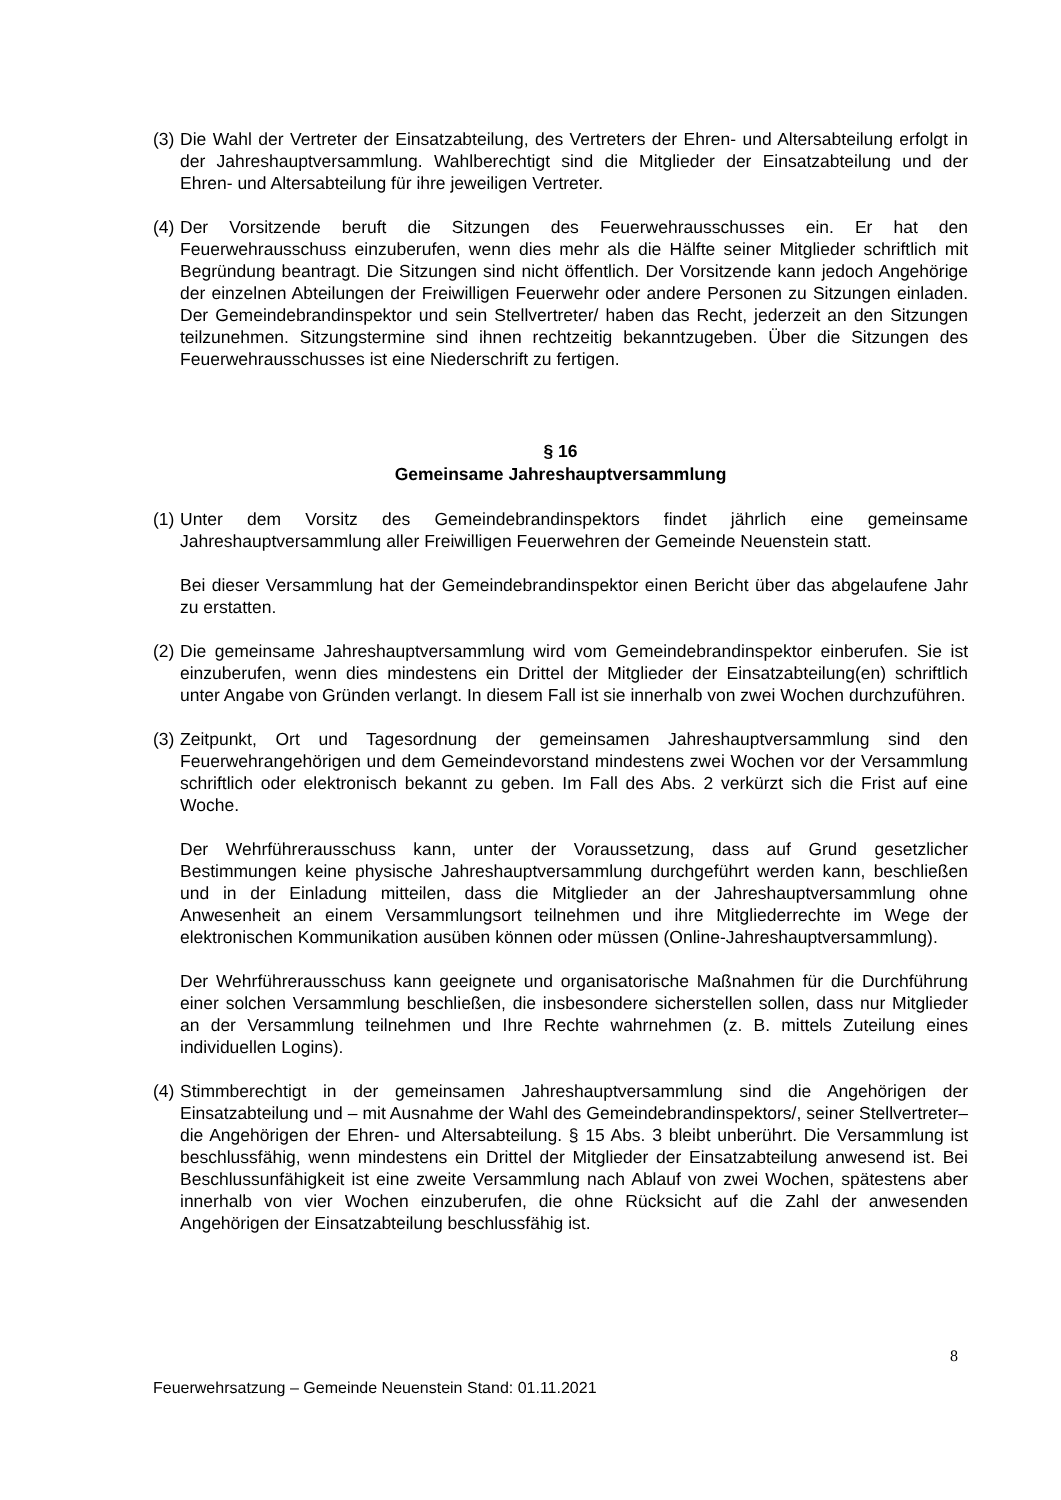(3)
Die Wahl der Vertreter der Einsatzabteilung, des Vertreters der Ehren- und Altersabteilung erfolgt in der Jahreshauptversammlung. Wahlberechtigt sind die Mitglieder der Einsatzabteilung und der Ehren- und Altersabteilung für ihre jeweiligen Vertreter.
(4)
Der Vorsitzende beruft die Sitzungen des Feuerwehrausschusses ein. Er hat den Feuerwehrausschuss einzuberufen, wenn dies mehr als die Hälfte seiner Mitglieder schriftlich mit Begründung beantragt. Die Sitzungen sind nicht öffentlich. Der Vorsitzende kann jedoch Angehörige der einzelnen Abteilungen der Freiwilligen Feuerwehr oder andere Personen zu Sitzungen einladen. Der Gemeindebrandinspektor und sein Stellvertreter/ haben das Recht, jederzeit an den Sitzungen teilzunehmen. Sitzungstermine sind ihnen rechtzeitig bekanntzugeben. Über die Sitzungen des Feuerwehrausschusses ist eine Niederschrift zu fertigen.
§ 16
Gemeinsame Jahreshauptversammlung
(1)
Unter dem Vorsitz des Gemeindebrandinspektors findet jährlich eine gemeinsame Jahreshauptversammlung aller Freiwilligen Feuerwehren der Gemeinde Neuenstein statt.
Bei dieser Versammlung hat der Gemeindebrandinspektor einen Bericht über das abgelaufene Jahr zu erstatten.
(2)
Die gemeinsame Jahreshauptversammlung wird vom Gemeindebrandinspektor einberufen. Sie ist einzuberufen, wenn dies mindestens ein Drittel der Mitglieder der Einsatzabteilung(en) schriftlich unter Angabe von Gründen verlangt. In diesem Fall ist sie innerhalb von zwei Wochen durchzuführen.
(3)
Zeitpunkt, Ort und Tagesordnung der gemeinsamen Jahreshauptversammlung sind den Feuerwehrangehörigen und dem Gemeindevorstand mindestens zwei Wochen vor der Versammlung schriftlich oder elektronisch bekannt zu geben. Im Fall des Abs. 2 verkürzt sich die Frist auf eine Woche.
Der Wehrführerausschuss kann, unter der Voraussetzung, dass auf Grund gesetzlicher Bestimmungen keine physische Jahreshauptversammlung durchgeführt werden kann, beschließen und in der Einladung mitteilen, dass die Mitglieder an der Jahreshauptversammlung ohne Anwesenheit an einem Versammlungsort teilnehmen und ihre Mitgliederrechte im Wege der elektronischen Kommunikation ausüben können oder müssen (Online-Jahreshauptversammlung).
Der Wehrführerausschuss kann geeignete und organisatorische Maßnahmen für die Durchführung einer solchen Versammlung beschließen, die insbesondere sicherstellen sollen, dass nur Mitglieder an der Versammlung teilnehmen und Ihre Rechte wahrnehmen (z. B. mittels Zuteilung eines individuellen Logins).
(4)
Stimmberechtigt in der gemeinsamen Jahreshauptversammlung sind die Angehörigen der Einsatzabteilung und – mit Ausnahme der Wahl des Gemeindebrandinspektors/, seiner Stellvertreter– die Angehörigen der Ehren- und Altersabteilung. § 15 Abs. 3 bleibt unberührt. Die Versammlung ist beschlussfähig, wenn mindestens ein Drittel der Mitglieder der Einsatzabteilung anwesend ist. Bei Beschlussunfähigkeit ist eine zweite Versammlung nach Ablauf von zwei Wochen, spätestens aber innerhalb von vier Wochen einzuberufen, die ohne Rücksicht auf die Zahl der anwesenden Angehörigen der Einsatzabteilung beschlussfähig ist.
8
Feuerwehrsatzung – Gemeinde Neuenstein Stand: 01.11.2021